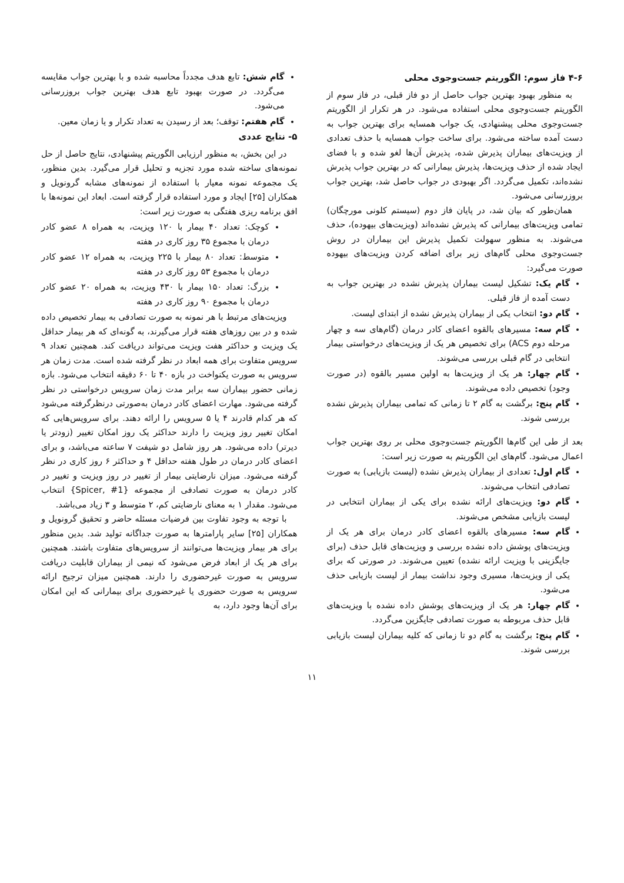۴-۶ فاز سوم: الگوریتم جست‌وجوی محلی
به منظور بهبود بهترین جواب حاصل از دو فاز قبلی، در فاز سوم از الگوریتم جست‌وجوی محلی استفاده می‌شود. در هر تکرار از الگوریتم جست‌وجوی محلی پیشنهادی، یک جواب همسایه برای بهترین جواب به دست آمده ساخته می‌شود. برای ساخت جواب همسایه با حذف تعدادی از ویزیت‌های بیماران پذیرش شده، پذیرش آن‌ها لغو شده و با فضای ایجاد شده از حذف ویزیت‌ها، پذیرش بیمارانی که در بهترین جواب پذیرش نشده‌اند، تکمیل می‌گردد. اگر بهبودی در جواب حاصل شد، بهترین جواب بروزرسانی می‌شود.
همان‌طور که بیان شد، در پایان فاز دوم (سیستم کلونی مورچگان) تمامی ویزیت‌های بیمارانی که پذیرش نشده‌اند (ویزیت‌های بیهوده)، حذف می‌شوند. به منظور سهولت تکمیل پذیرش این بیماران در روش جست‌وجوی محلی گام‌های زیر برای اضافه کردن ویزیت‌های بیهوده صورت می‌گیرد:
گام یک: تشکیل لیست بیماران پذیرش نشده در بهترین جواب به دست آمده از فاز قبلی.
گام دو: انتخاب یکی از بیماران پذیرش نشده از ابتدای لیست.
گام سه: مسیرهای بالقوه اعضای کادر درمان (گام‌های سه و چهار مرحله دوم ACS) برای تخصیص هر یک از ویزیت‌های درخواستی بیمار انتخابی در گام قبلی بررسی می‌شوند.
گام چهار: هر یک از ویزیت‌ها به اولین مسیر بالقوه (در صورت وجود) تخصیص داده می‌شوند.
گام پنج: برگشت به گام ۲ تا زمانی که تمامی بیماران پذیرش نشده بررسی شوند.
بعد از طی این گام‌ها الگوریتم جست‌وجوی محلی بر روی بهترین جواب اعمال می‌شود. گام‌های این الگوریتم به صورت زیر است:
گام اول: تعدادی از بیماران پذیرش نشده (لیست بازیابی) به صورت تصادفی انتخاب می‌شوند.
گام دو: ویزیت‌های ارائه نشده برای یکی از بیماران انتخابی در لیست بازیابی مشخص می‌شوند.
گام سه: مسیرهای بالقوه اعضای کادر درمان برای هر یک از ویزیت‌های پوشش داده نشده بررسی و ویزیت‌های قابل حذف (برای جایگزینی با ویزیت ارائه نشده) تعیین می‌شوند. در صورتی که برای یکی از ویزیت‌ها، مسیری وجود نداشت بیمار از لیست بازیابی حذف می‌شود.
گام چهار: هر یک از ویزیت‌های پوشش داده نشده با ویزیت‌های قابل حذف مربوطه به صورت تصادفی جایگزین می‌گردد.
گام پنج: برگشت به گام دو تا زمانی که کلیه بیماران لیست بازیابی بررسی شوند.
گام شش: تابع هدف مجدداً محاسبه شده و با بهترین جواب مقایسه می‌گردد. در صورت بهبود تابع هدف بهترین جواب بروزرسانی می‌شود.
گام هفتم: توقف؛ بعد از رسیدن به تعداد تکرار و یا زمان معین.
۵- نتایج عددی
در این بخش، به منظور ارزیابی الگوریتم پیشنهادی، نتایج حاصل از حل نمونه‌های ساخته شده مورد تجزیه و تحلیل قرار می‌گیرد. بدین منظور، یک مجموعه نمونه معیار با استفاده از نمونه‌های مشابه گرونویل و همکاران [۲۵] ایجاد و مورد استفاده قرار گرفته است. ابعاد این نمونه‌ها با افق برنامه ریزی هفتگی به صورت زیر است:
کوچک: تعداد ۴۰ بیمار با ۱۲۰ ویزیت، به همراه ۸ عضو کادر درمان با مجموع ۳۵ روز کاری در هفته
متوسط: تعداد ۸۰ بیمار با ۲۲۵ ویزیت، به همراه ۱۲ عضو کادر درمان با مجموع ۵۳ روز کاری در هفته
بزرگ: تعداد ۱۵۰ بیمار با ۴۳۰ ویزیت، به همراه ۲۰ عضو کادر درمان با مجموع ۹۰ روز کاری در هفته
ویزیت‌های مرتبط با هر نمونه به صورت تصادفی به بیمار تخصیص داده شده و در بین روزهای هفته قرار می‌گیرند، به گونه‌ای که هر بیمار حداقل یک ویزیت و حداکثر هفت ویزیت می‌تواند دریافت کند. همچنین تعداد ۹ سرویس متفاوت برای همه ابعاد در نظر گرفته شده است. مدت زمان هر سرویس به صورت یکنواخت در بازه ۴۰ تا ۶۰ دقیقه انتخاب می‌شود. بازه زمانی حضور بیماران سه برابر مدت زمان سرویس درخواستی در نظر گرفته می‌شود. مهارت اعضای کادر درمان به‌صورتی درنظرگرفته می‌شود که هر کدام قادرند ۴ یا ۵ سرویس را ارائه دهند. برای سرویس‌هایی که امکان تغییر روز ویزیت را دارند حداکثر یک روز امکان تغییر (زودتر یا دیرتر) داده می‌شود. هر روز شامل دو شیفت ۷ ساعته می‌باشد، و برای اعضای کادر درمان در طول هفته حداقل ۴ و حداکثر ۶ روز کاری در نظر گرفته می‌شود. میزان نارضایتی بیمار از تغییر در روز ویزیت و تغییر در کادر درمان به صورت تصادفی از مجموعه {Spicer, #1} انتخاب می‌شود. مقدار ۱ به معنای نارضایتی کم، ۲ متوسط و ۳ زیاد می‌باشد.
با توجه به وجود تفاوت بین فرضیات مسئله حاضر و تحقیق گرونویل و همکاران [۲۵] سایر پارامترها به صورت جداگانه تولید شد. بدین منظور برای هر بیمار ویزیت‌ها می‌توانند از سرویس‌های متفاوت باشند. همچنین برای هر یک از ابعاد فرض می‌شود که نیمی از بیماران قابلیت دریافت سرویس به صورت غیرحضوری را دارند. همچنین میزان ترجیح ارائه سرویس به صورت حضوری یا غیرحضوری برای بیمارانی که این امکان برای آن‌ها وجود دارد، به
۱۱